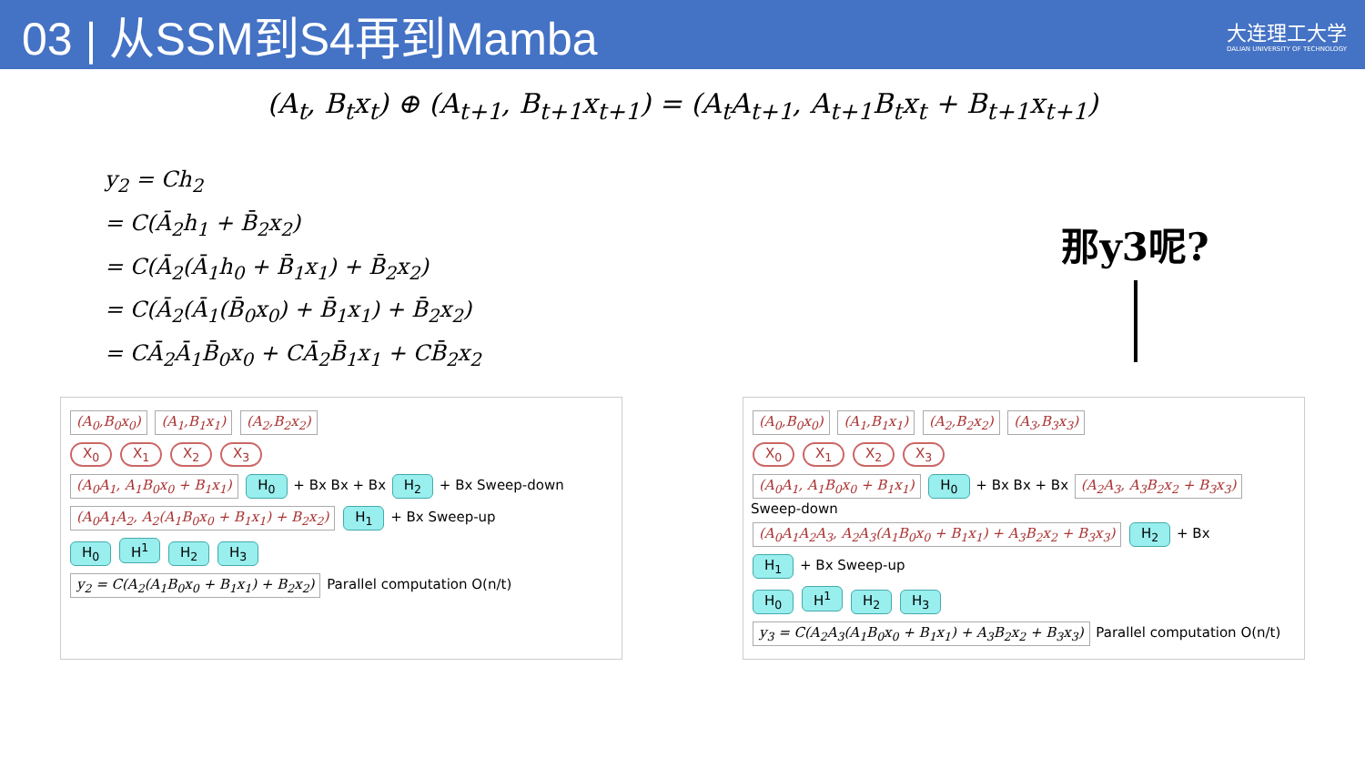03 | 从SSM到S4再到Mamba
大连理工大学
DALIAN UNIVERSITY OF TECHNOLOGY
(A<sub>t</sub>, B<sub>t</sub>x<sub>t</sub>) ⊕ (A<sub>t+1</sub>, B<sub>t+1</sub>x<sub>t+1</sub>) = (A<sub>t</sub>A<sub>t+1</sub>, A<sub>t+1</sub>B<sub>t</sub>x<sub>t</sub> + B<sub>t+1</sub>x<sub>t+1</sub>)
y<sub>2</sub> = Ch<sub>2</sub>
= C(Ā<sub>2</sub>h<sub>1</sub> + B̄<sub>2</sub>x<sub>2</sub>)
= C(Ā<sub>2</sub>(Ā<sub>1</sub>h<sub>0</sub> + B̄<sub>1</sub>x<sub>1</sub>) + B̄<sub>2</sub>x<sub>2</sub>)
= C(Ā<sub>2</sub>(Ā<sub>1</sub>(B̄<sub>0</sub>x<sub>0</sub>) + B̄<sub>1</sub>x<sub>1</sub>) + B̄<sub>2</sub>x<sub>2</sub>)
= CĀ<sub>2</sub>Ā<sub>1</sub>B̄<sub>0</sub>x<sub>0</sub> + CĀ<sub>2</sub>B̄<sub>1</sub>x<sub>1</sub> + CB̄<sub>2</sub>x<sub>2</sub>
那y3呢?
(A<sub>0</sub>,B<sub>0</sub>x<sub>0</sub>) (A<sub>1</sub>,B<sub>1</sub>x<sub>1</sub>) (A<sub>2</sub>,B<sub>2</sub>x<sub>2</sub>)
X<sub>0</sub> X<sub>1</sub> X<sub>2</sub> X<sub>3</sub>
(A<sub>0</sub>A<sub>1</sub>, A<sub>1</sub>B<sub>0</sub>x<sub>0</sub> + B<sub>1</sub>x<sub>1</sub>) H<sub>0</sub> + Bx Bx + Bx H<sub>2</sub> + Bx Sweep-down
(A<sub>0</sub>A<sub>1</sub>A<sub>2</sub>, A<sub>2</sub>(A<sub>1</sub>B<sub>0</sub>x<sub>0</sub> + B<sub>1</sub>x<sub>1</sub>) + B<sub>2</sub>x<sub>2</sub>) H<sub>1</sub> + Bx Sweep-up
H<sub>0</sub> H<sup>1</sup> H<sub>2</sub> H<sub>3</sub>
y<sub>2</sub> = C(A<sub>2</sub>(A<sub>1</sub>B<sub>0</sub>x<sub>0</sub> + B<sub>1</sub>x<sub>1</sub>) + B<sub>2</sub>x<sub>2</sub>) Parallel computation O(n/t)
(A<sub>0</sub>,B<sub>0</sub>x<sub>0</sub>) (A<sub>1</sub>,B<sub>1</sub>x<sub>1</sub>) (A<sub>2</sub>,B<sub>2</sub>x<sub>2</sub>) (A<sub>3</sub>,B<sub>3</sub>x<sub>3</sub>)
X<sub>0</sub> X<sub>1</sub> X<sub>2</sub> X<sub>3</sub>
(A<sub>0</sub>A<sub>1</sub>, A<sub>1</sub>B<sub>0</sub>x<sub>0</sub> + B<sub>1</sub>x<sub>1</sub>) H<sub>0</sub> + Bx Bx + Bx (A<sub>2</sub>A<sub>3</sub>, A<sub>3</sub>B<sub>2</sub>x<sub>2</sub> + B<sub>3</sub>x<sub>3</sub>) Sweep-down
(A<sub>0</sub>A<sub>1</sub>A<sub>2</sub>A<sub>3</sub>, A<sub>2</sub>A<sub>3</sub>(A<sub>1</sub>B<sub>0</sub>x<sub>0</sub> + B<sub>1</sub>x<sub>1</sub>) + A<sub>3</sub>B<sub>2</sub>x<sub>2</sub> + B<sub>3</sub>x<sub>3</sub>) H<sub>2</sub> + Bx
H<sub>1</sub> + Bx Sweep-up
H<sub>0</sub> H<sup>1</sup> H<sub>2</sub> H<sub>3</sub>
y<sub>3</sub> = C(A<sub>2</sub>A<sub>3</sub>(A<sub>1</sub>B<sub>0</sub>x<sub>0</sub> + B<sub>1</sub>x<sub>1</sub>) + A<sub>3</sub>B<sub>2</sub>x<sub>2</sub> + B<sub>3</sub>x<sub>3</sub>) Parallel computation O(n/t)